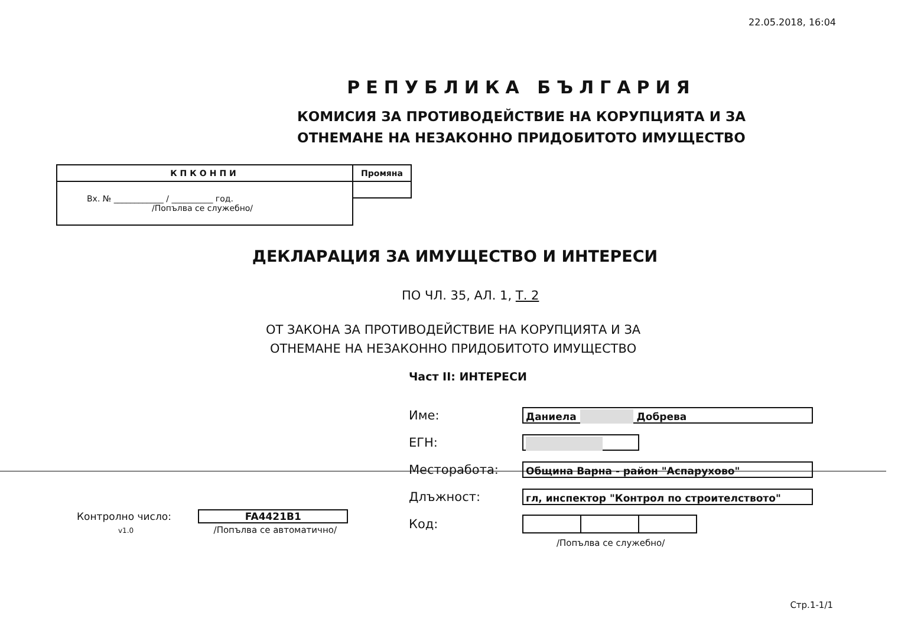22.05.2018, 16:04
РЕПУБЛИКА БЪЛГАРИЯ
КОМИСИЯ ЗА ПРОТИВОДЕЙСТВИЕ НА КОРУПЦИЯТА И ЗА
ОТНЕМАНЕ НА НЕЗАКОННО ПРИДОБИТОТО ИМУЩЕСТВО
| КПКОНПИ | Промяна |
| Вх. № ____________ / __________ год. /Попълва се служебно/ | |
ДЕКЛАРАЦИЯ ЗА ИМУЩЕСТВО И ИНТЕРЕСИ
ПО ЧЛ. 35, АЛ. 1, Т. 2
ОТ ЗАКОНА ЗА ПРОТИВОДЕЙСТВИЕ НА КОРУПЦИЯТА И ЗА
ОТНЕМАНЕ НА НЕЗАКОННО ПРИДОБИТОТО ИМУЩЕСТВО
Част II: ИНТЕРЕСИ
Име:
Даниела Добрева
ЕГН:
Месторабота:
Община Варна - район "Аспарухово"
Длъжност:
гл, инспектор "Контрол по строителството"
Код:
/Попълва се служебно/
Контролно число: FA4421B1
v1.0 /Попълва се автоматично/
Стр.1-1/1